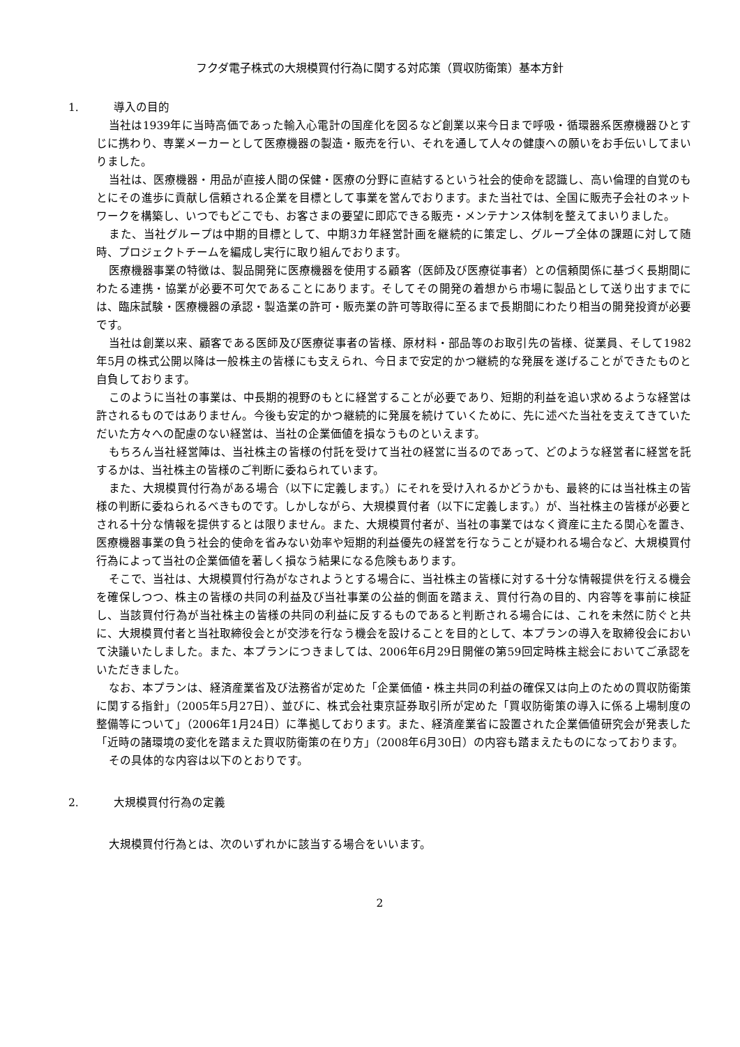フクダ電子株式の大規模買付行為に関する対応策（買収防衛策）基本方針
1. 導入の目的
当社は1939年に当時高価であった輸入心電計の国産化を図るなど創業以来今日まで呼吸・循環器系医療機器ひとすじに携わり、専業メーカーとして医療機器の製造・販売を行い、それを通して人々の健康への願いをお手伝いしてまいりました。
当社は、医療機器・用品が直接人間の保健・医療の分野に直結するという社会的使命を認識し、高い倫理的自覚のもとにその進歩に貢献し信頼される企業を目標として事業を営んでおります。また当社では、全国に販売子会社のネットワークを構築し、いつでもどこでも、お客さまの要望に即応できる販売・メンテナンス体制を整えてまいりました。
また、当社グループは中期的目標として、中期3カ年経営計画を継続的に策定し、グループ全体の課題に対して随時、プロジェクトチームを編成し実行に取り組んでおります。
医療機器事業の特徴は、製品開発に医療機器を使用する顧客（医師及び医療従事者）との信頼関係に基づく長期間にわたる連携・協業が必要不可欠であることにあります。そしてその開発の着想から市場に製品として送り出すまでには、臨床試験・医療機器の承認・製造業の許可・販売業の許可等取得に至るまで長期間にわたり相当の開発投資が必要です。
当社は創業以来、顧客である医師及び医療従事者の皆様、原材料・部品等のお取引先の皆様、従業員、そして1982年5月の株式公開以降は一般株主の皆様にも支えられ、今日まで安定的かつ継続的な発展を遂げることができたものと自負しております。
このように当社の事業は、中長期的視野のもとに経営することが必要であり、短期的利益を追い求めるような経営は許されるものではありません。今後も安定的かつ継続的に発展を続けていくために、先に述べた当社を支えてきていただいた方々への配慮のない経営は、当社の企業価値を損なうものといえます。
もちろん当社経営陣は、当社株主の皆様の付託を受けて当社の経営に当るのであって、どのような経営者に経営を託するかは、当社株主の皆様のご判断に委ねられています。
また、大規模買付行為がある場合（以下に定義します。）にそれを受け入れるかどうかも、最終的には当社株主の皆様の判断に委ねられるべきものです。しかしながら、大規模買付者（以下に定義します。）が、当社株主の皆様が必要とされる十分な情報を提供するとは限りません。また、大規模買付者が、当社の事業ではなく資産に主たる関心を置き、医療機器事業の負う社会的使命を省みない効率や短期的利益優先の経営を行なうことが疑われる場合など、大規模買付行為によって当社の企業価値を著しく損なう結果になる危険もあります。
そこで、当社は、大規模買付行為がなされようとする場合に、当社株主の皆様に対する十分な情報提供を行える機会を確保しつつ、株主の皆様の共同の利益及び当社事業の公益的側面を踏まえ、買付行為の目的、内容等を事前に検証し、当該買付行為が当社株主の皆様の共同の利益に反するものであると判断される場合には、これを未然に防ぐと共に、大規模買付者と当社取締役会とが交渉を行なう機会を設けることを目的として、本プランの導入を取締役会において決議いたしました。また、本プランにつきましては、2006年6月29日開催の第59回定時株主総会においてご承認をいただきました。
なお、本プランは、経済産業省及び法務省が定めた「企業価値・株主共同の利益の確保又は向上のための買収防衛策に関する指針」（2005年5月27日）、並びに、株式会社東京証券取引所が定めた「買収防衛策の導入に係る上場制度の整備等について」（2006年1月24日）に準拠しております。また、経済産業省に設置された企業価値研究会が発表した「近時の諸環境の変化を踏まえた買収防衛策の在り方」（2008年6月30日）の内容も踏まえたものになっております。
その具体的な内容は以下のとおりです。
2. 大規模買付行為の定義
大規模買付行為とは、次のいずれかに該当する場合をいいます。
2